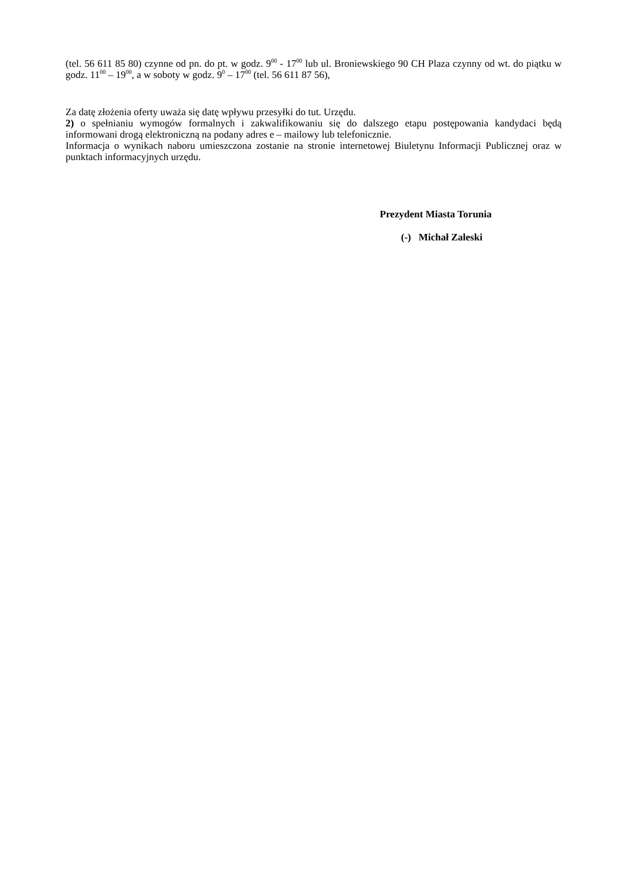(tel. 56 611 85 80) czynne od pn. do pt. w godz. 9<sup>00</sup> - 17<sup>00</sup> lub ul. Broniewskiego 90 CH Plaza czynny od wt. do piątku w godz. 11<sup>00</sup> – 19<sup>00</sup>, a w soboty w godz. 9<sup>0</sup> – 17<sup>00</sup> (tel. 56 611 87 56),
Za datę złożenia oferty uważa się datę wpływu przesyłki do tut. Urzędu.
2) o spełnianiu wymogów formalnych i zakwalifikowaniu się do dalszego etapu postępowania kandydaci będą informowani drogą elektroniczną na podany adres e – mailowy lub telefonicznie.
Informacja o wynikach naboru umieszczona zostanie na stronie internetowej Biuletynu Informacji Publicznej oraz w punktach informacyjnych urzędu.
Prezydent Miasta Torunia
(-) Michał Zaleski